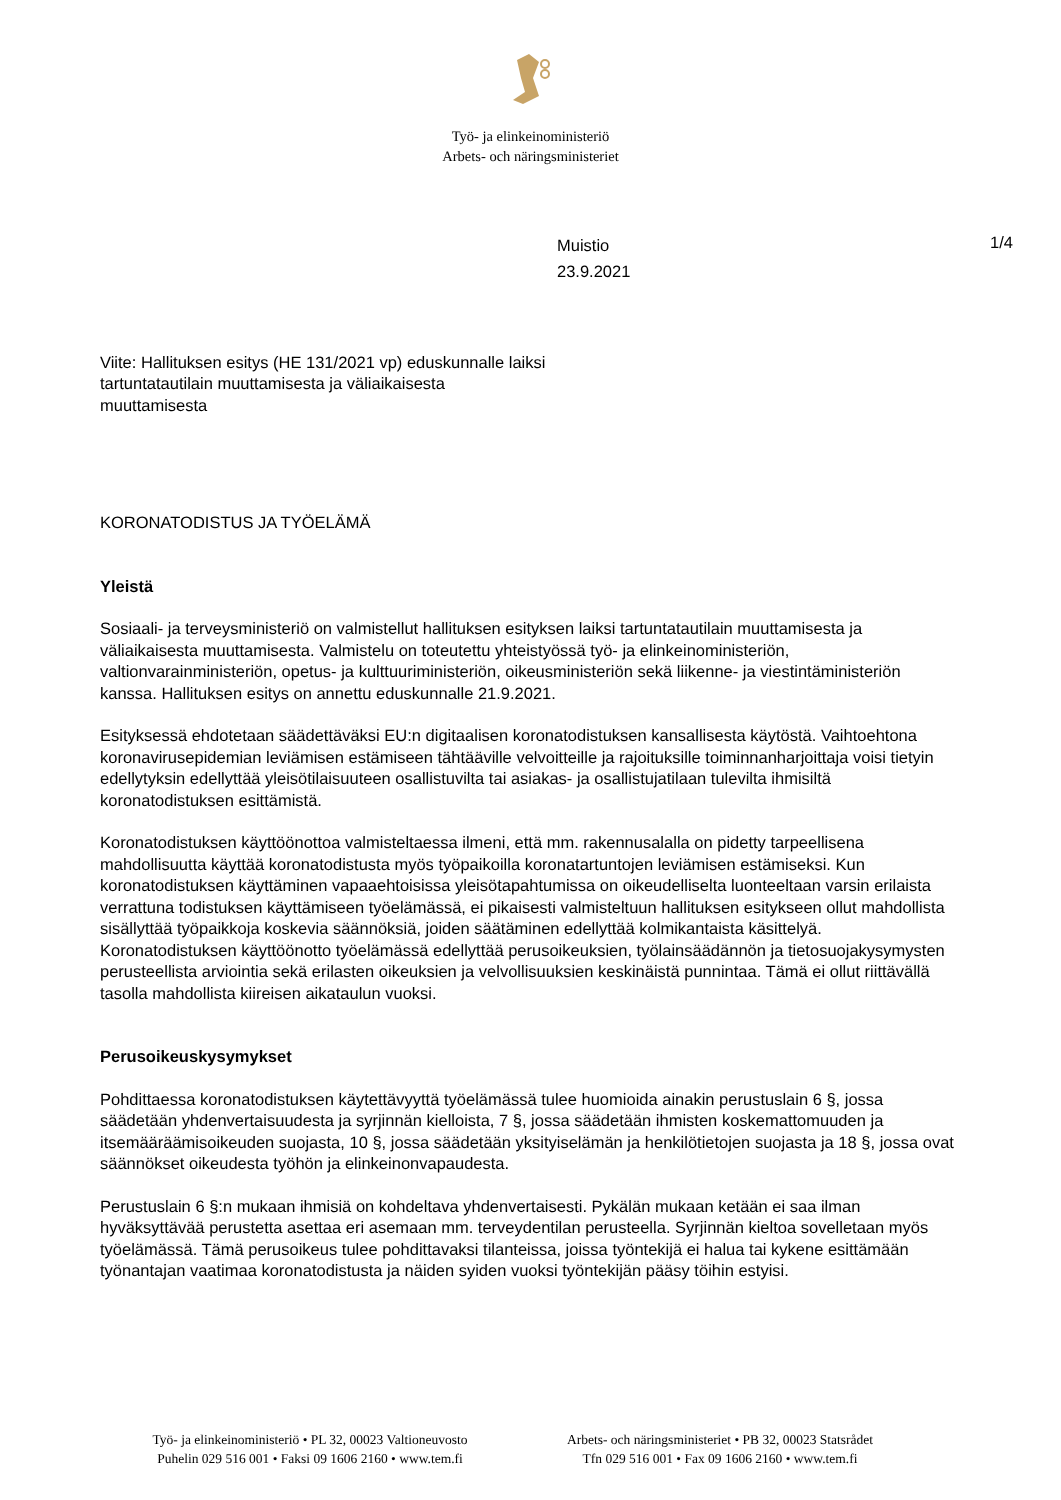Työ- ja elinkeinoministeriö
Arbets- och näringsministeriet
Muistio
23.9.2021
1/4
Viite: Hallituksen esitys (HE 131/2021 vp) eduskun­nalle laiksi tartuntatautilain muuttamisesta ja väliaikai­sesta muuttamisesta
KORONATODISTUS JA TYÖELÄMÄ
Yleistä
Sosiaali- ja terveysministeriö on valmistellut hallituksen esityksen laiksi tartuntatautilain muuttami­sesta ja väliaikaisesta muuttamisesta. Valmistelu on toteutettu yhteistyössä työ- ja elinkeinoministe­riön, valtionvarainministeriön, opetus- ja kulttuuriministeriön, oikeusministeriön sekä liikenne- ja vies­tintäministeriön kanssa. Hallituksen esitys on annettu eduskunnalle 21.9.2021.
Esityksessä ehdotetaan säädettäväksi EU:n digitaalisen koronatodistuksen kansallisesta käytöstä. Vaihtoehtona koronavirusepidemian leviämisen estämiseen tähtääville velvoitteille ja rajoituksille toi­minnanharjoittaja voisi tietyin edellytyksin edellyttää yleisötilaisuuteen osallistuvilta tai asiakas- ja osallistujatilaan tulevilta ihmisiltä koronatodistuksen esittämistä.
Koronatodistuksen käyttöönottoa valmisteltaessa ilmeni, että mm. rakennusalalla on pidetty tarpeelli­sena mahdollisuutta käyttää koronatodistusta myös työpaikoilla koronatartuntojen leviämisen estä­miseksi. Kun koronatodistuksen käyttäminen vapaaehtoisissa yleisötapahtumissa on oikeudelliselta luonteeltaan varsin erilaista verrattuna todistuksen käyttämiseen työelämässä, ei pikaisesti valmistel­tuun hallituksen esitykseen ollut mahdollista sisällyttää työpaikkoja koskevia säännöksiä, joiden sää­täminen edellyttää kolmikantaista käsittelyä. Koronatodistuksen käyttöönotto työelämässä edellyttää perusoikeuksien, työlainsäädännön ja tietosuojakysymysten perusteellista arviointia sekä erilasten oikeuksien ja velvollisuuksien keskinäistä punnintaa. Tämä ei ollut riittävällä tasolla mahdollista kii­reisen aikataulun vuoksi.
Perusoikeuskysymykset
Pohdittaessa koronatodistuksen käytettävyyttä työelämässä tulee huomioida ainakin perustuslain 6 §, jossa säädetään yhdenvertaisuudesta ja syrjinnän kielloista, 7 §, jossa säädetään ihmisten koske­mattomuuden ja itsemääräämisoikeuden suojasta, 10 §, jossa säädetään yksityiselämän ja henkilö­tietojen suojasta ja 18 §, jossa ovat säännökset oikeudesta työhön ja elinkeinonvapaudesta.
Perustuslain 6 §:n mukaan ihmisiä on kohdeltava yhdenvertaisesti. Pykälän mukaan ketään ei saa ilman hyväksyttävää perustetta asettaa eri asemaan mm. terveydentilan perusteella. Syrjinnän kiel­toa sovelletaan myös työelämässä. Tämä perusoikeus tulee pohdittavaksi tilanteissa, joissa työnte­kijä ei halua tai kykene esittämään työnantajan vaatimaa koronatodistusta ja näiden syiden vuoksi työntekijän pääsy töihin estyisi.
Työ- ja elinkeinoministeriö • PL 32, 00023 Valtioneuvosto
Puhelin 029 516 001 • Faksi 09 1606 2160 • www.tem.fi
Arbets- och näringsministeriet • PB 32, 00023 Statsrådet
Tfn 029 516 001 • Fax 09 1606 2160 • www.tem.fi